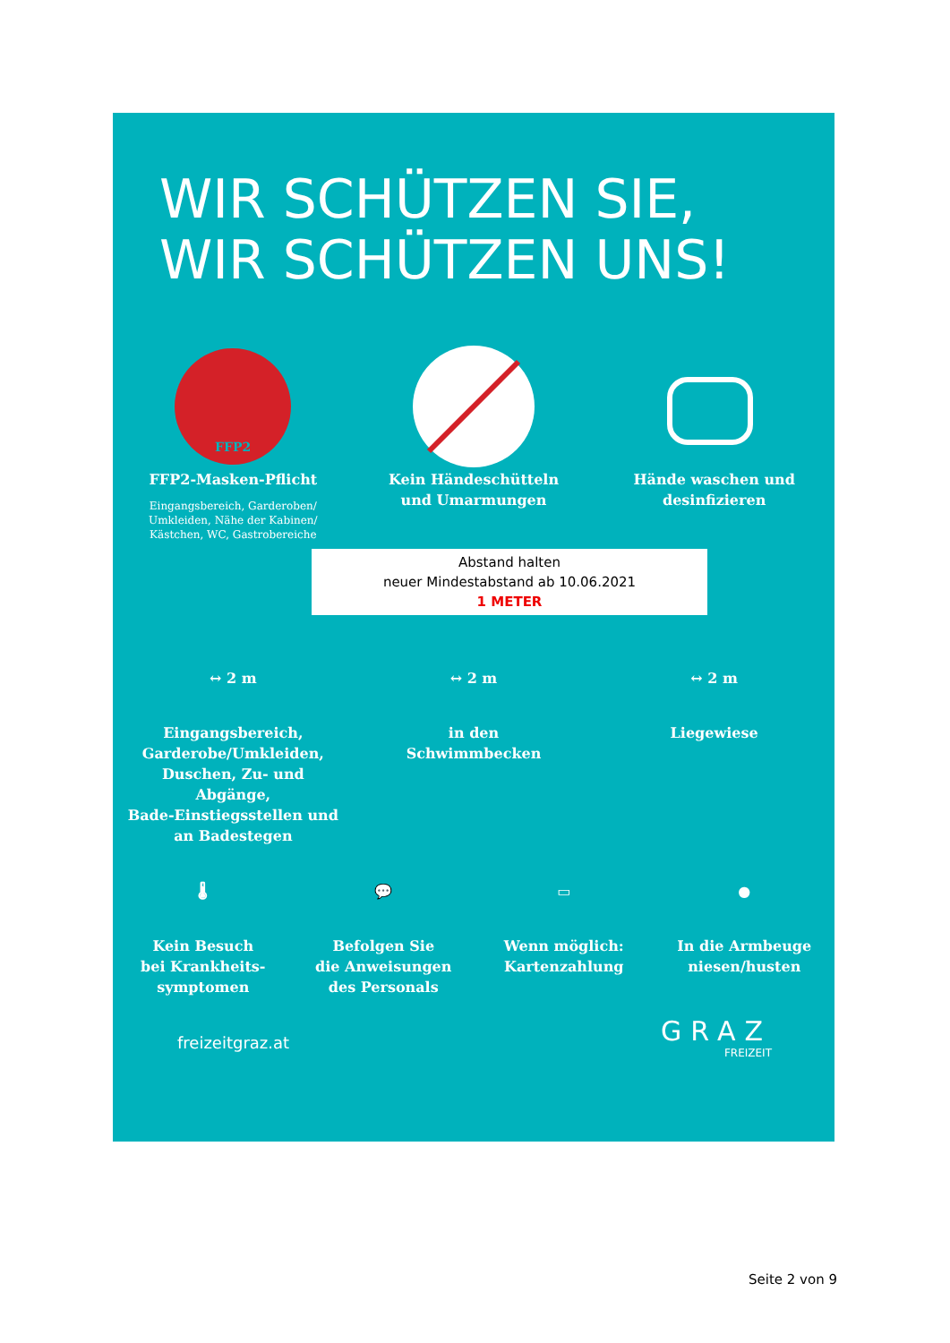WIR SCHÜTZEN SIE,
WIR SCHÜTZEN UNS!
FFP2
FFP2-Masken-Pflicht
Eingangsbereich, Garderoben/ Umkleiden, Nähe der Kabinen/ Kästchen, WC, Gastrobereiche
Kein Händeschütteln
und Umarmungen
Hände waschen und
desinfizieren
Abstand halten
neuer Mindestabstand ab 10.06.2021
1 METER
↔ 2 m
Eingangsbereich,
Garderobe/Umkleiden,
Duschen, Zu- und Abgänge,
Bade-Einstiegsstellen und
an Badestegen
↔ 2 m
in den
Schwimmbecken
↔ 2 m
Liegewiese
🌡
Kein Besuch
bei Krankheits-
symptomen
💬
Befolgen Sie
die Anweisungen
des Personals
▭
Wenn möglich:
Kartenzahlung
●
In die Armbeuge
niesen/husten
freizeitgraz.at GRAZ
FREIZEIT
Seite 2 von 9